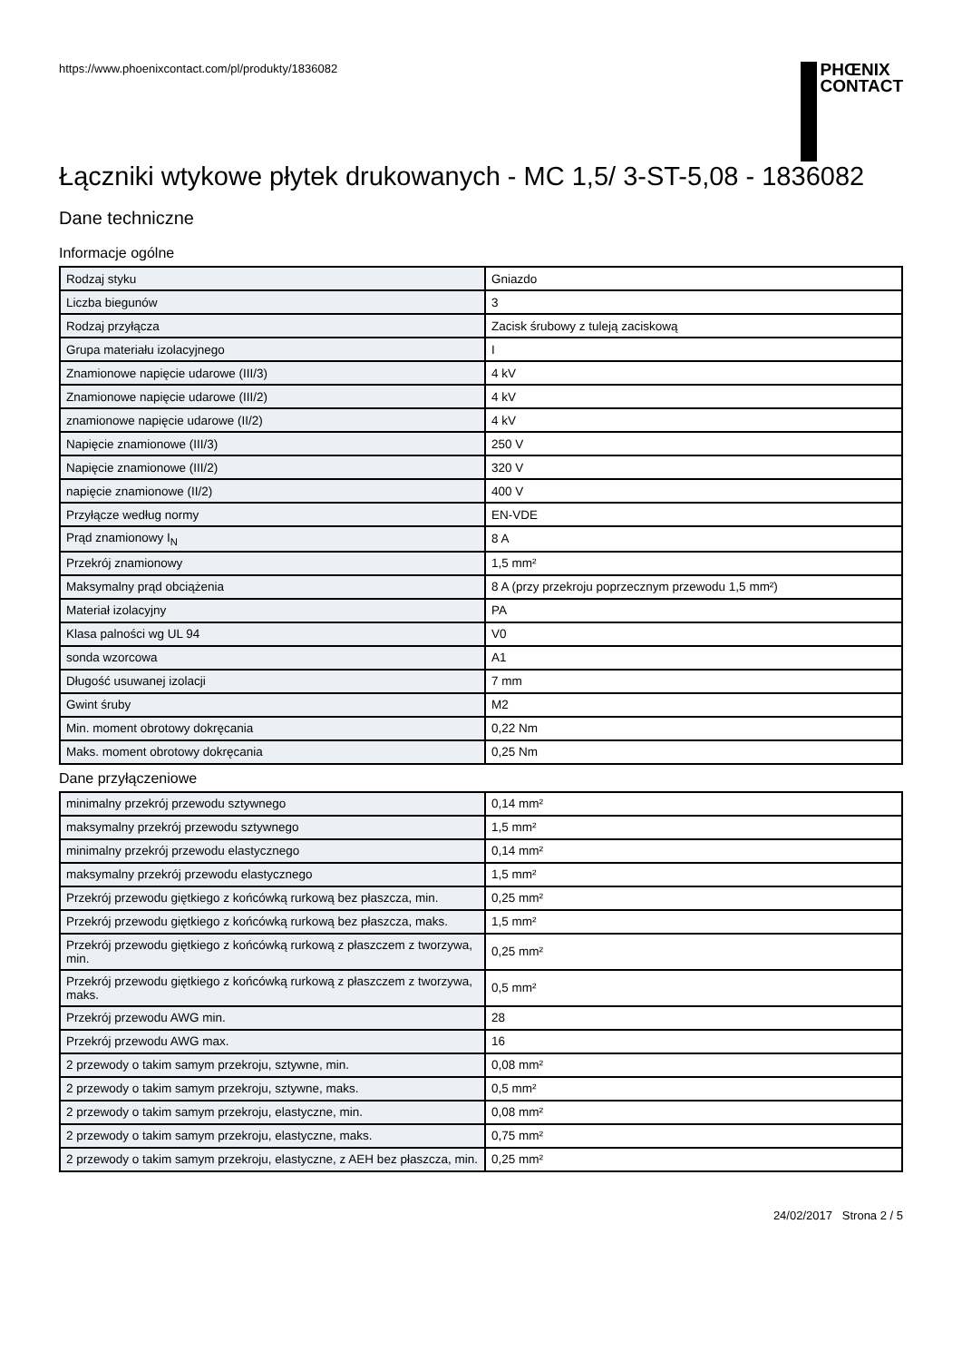https://www.phoenixcontact.com/pl/produkty/1836082
PHŒNIX
CONTACT
Łączniki wtykowe płytek drukowanych - MC 1,5/ 3-ST-5,08 - 1836082
Dane techniczne
Informacje ogólne
| Rodzaj styku | Gniazdo |
| Liczba biegunów | 3 |
| Rodzaj przyłącza | Zacisk śrubowy z tuleją zaciskową |
| Grupa materiału izolacyjnego | I |
| Znamionowe napięcie udarowe (III/3) | 4 kV |
| Znamionowe napięcie udarowe (III/2) | 4 kV |
| znamionowe napięcie udarowe (II/2) | 4 kV |
| Napięcie znamionowe (III/3) | 250 V |
| Napięcie znamionowe (III/2) | 320 V |
| napięcie znamionowe (II/2) | 400 V |
| Przyłącze według normy | EN-VDE |
| Prąd znamionowy I<sub>N</sub> | 8 A |
| Przekrój znamionowy | 1,5 mm² |
| Maksymalny prąd obciążenia | 8 A (przy przekroju poprzecznym przewodu 1,5 mm²) |
| Materiał izolacyjny | PA |
| Klasa palności wg UL 94 | V0 |
| sonda wzorcowa | A1 |
| Długość usuwanej izolacji | 7 mm |
| Gwint śruby | M2 |
| Min. moment obrotowy dokręcania | 0,22 Nm |
| Maks. moment obrotowy dokręcania | 0,25 Nm |
Dane przyłączeniowe
| minimalny przekrój przewodu sztywnego | 0,14 mm² |
| maksymalny przekrój przewodu sztywnego | 1,5 mm² |
| minimalny przekrój przewodu elastycznego | 0,14 mm² |
| maksymalny przekrój przewodu elastycznego | 1,5 mm² |
| Przekrój przewodu giętkiego z końcówką rurkową bez płaszcza, min. | 0,25 mm² |
| Przekrój przewodu giętkiego z końcówką rurkową bez płaszcza, maks. | 1,5 mm² |
| Przekrój przewodu giętkiego z końcówką rurkową z płaszczem z tworzywa, min. | 0,25 mm² |
| Przekrój przewodu giętkiego z końcówką rurkową z płaszczem z tworzywa, maks. | 0,5 mm² |
| Przekrój przewodu AWG min. | 28 |
| Przekrój przewodu AWG max. | 16 |
| 2 przewody o takim samym przekroju, sztywne, min. | 0,08 mm² |
| 2 przewody o takim samym przekroju, sztywne, maks. | 0,5 mm² |
| 2 przewody o takim samym przekroju, elastyczne, min. | 0,08 mm² |
| 2 przewody o takim samym przekroju, elastyczne, maks. | 0,75 mm² |
| 2 przewody o takim samym przekroju, elastyczne, z AEH bez płaszcza, min. | 0,25 mm² |
24/02/2017 Strona 2 / 5